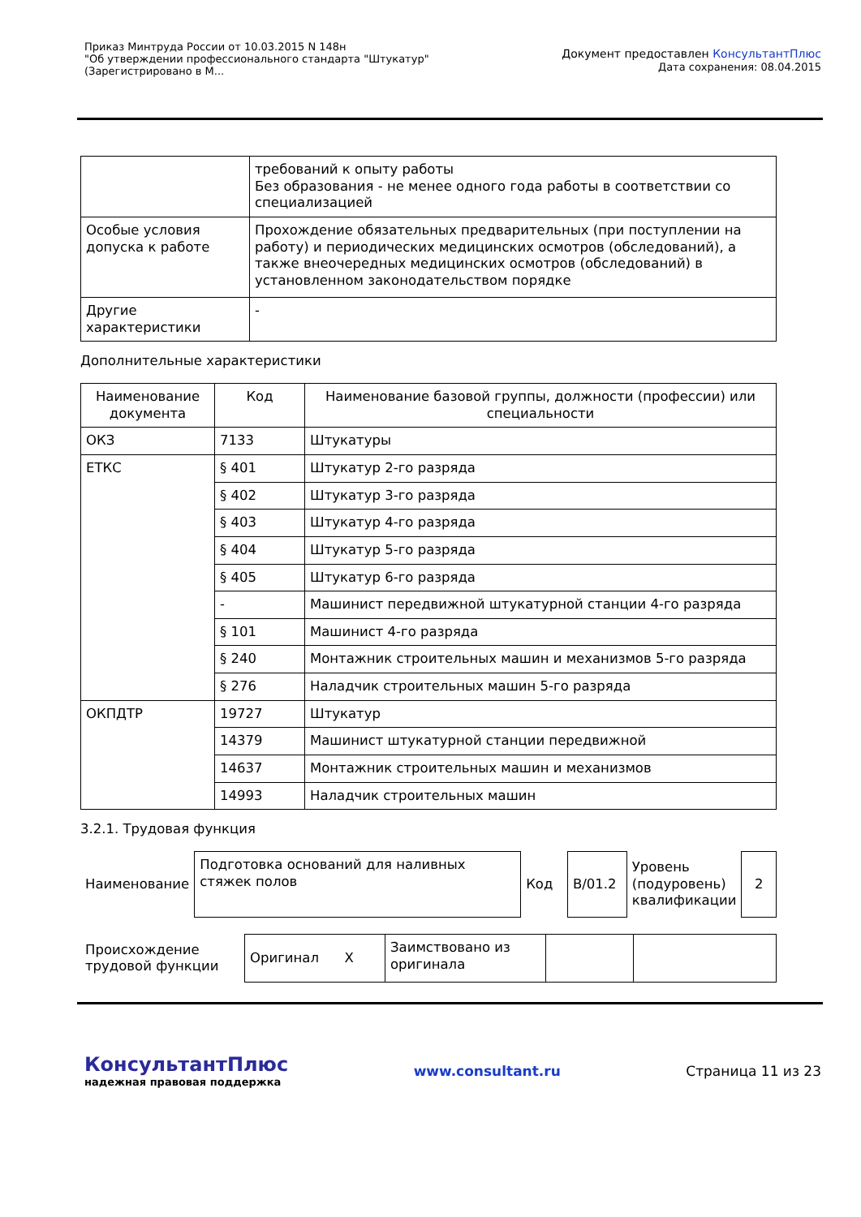Приказ Минтруда России от 10.03.2015 N 148н
"Об утверждении профессионального стандарта "Штукатур"
(Зарегистрировано в М...
Документ предоставлен КонсультантПлюс
Дата сохранения: 08.04.2015
| | требований к опыту работы Без образования - не менее одного года работы в соответствии со специализацией |
| Особые условия допуска к работе | Прохождение обязательных предварительных (при поступлении на работу) и периодических медицинских осмотров (обследований), а также внеочередных медицинских осмотров (обследований) в установленном законодательством порядке |
| Другие характеристики | - |
Дополнительные характеристики
| Наименование документа | Код | Наименование базовой группы, должности (профессии) или специальности |
| --- | --- | --- |
| ОКЗ | 7133 | Штукатуры |
| ЕТКС | § 401 | Штукатур 2-го разряда |
| | § 402 | Штукатур 3-го разряда |
| | § 403 | Штукатур 4-го разряда |
| | § 404 | Штукатур 5-го разряда |
| | § 405 | Штукатур 6-го разряда |
| | - | Машинист передвижной штукатурной станции 4-го разряда |
| | § 101 | Машинист 4-го разряда |
| | § 240 | Монтажник строительных машин и механизмов 5-го разряда |
| | § 276 | Наладчик строительных машин 5-го разряда |
| ОКПДТР | 19727 | Штукатур |
| | 14379 | Машинист штукатурной станции передвижной |
| | 14637 | Монтажник строительных машин и механизмов |
| | 14993 | Наладчик строительных машин |
3.2.1. Трудовая функция
| Наименование | Подготовка оснований для наливных стяжек полов | Код | B/01.2 | Уровень (подуровень) квалификации | 2 |
| Происхождение трудовой функции | Оригинал X | Заимствовано из оригинала | | |
КонсультантПлюс
надежная правовая поддержка
www.consultant.ru Страница 11 из 23